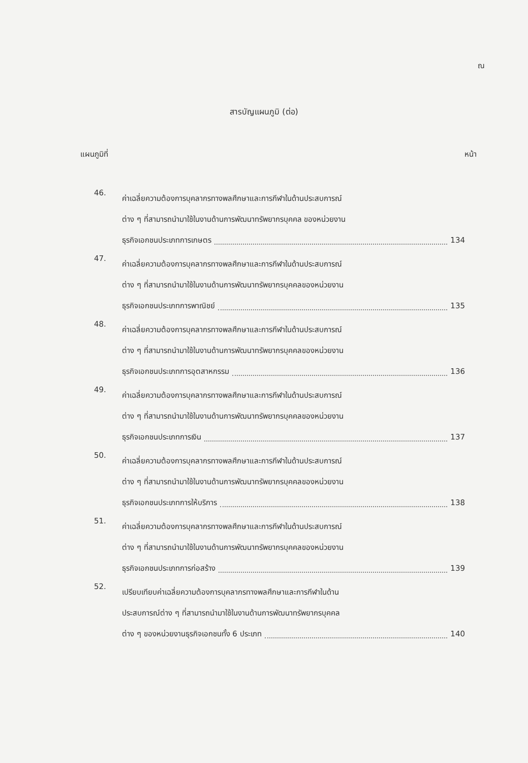ณ
สารบัญแผนภูมิ (ต่อ)
แผนภูมิที่ หน้า
46.
ค่าเฉลี่ยความต้องการบุคลากรทางพลศึกษาและการกีฬาในด้านประสบการณ์
ต่าง ๆ ที่สามารถนำมาใช้ในงานด้านการพัฒนาทรัพยากรบุคคล ของหน่วยงาน
ธุรกิจเอกชนประเภทการเกษตร 134
47.
ค่าเฉลี่ยความต้องการบุคลากรทางพลศึกษาและการกีฬาในด้านประสบการณ์
ต่าง ๆ ที่สามารถนำมาใช้ในงานด้านการพัฒนาทรัพยากรบุคคลของหน่วยงาน
ธุรกิจเอกชนประเภทการพาณิชย์ 135
48.
ค่าเฉลี่ยความต้องการบุคลากรทางพลศึกษาและการกีฬาในด้านประสบการณ์
ต่าง ๆ ที่สามารถนำมาใช้ในงานด้านการพัฒนาทรัพยากรบุคคลของหน่วยงาน
ธุรกิจเอกชนประเภทการอุตสาหกรรม 136
49.
ค่าเฉลี่ยความต้องการบุคลากรทางพลศึกษาและการกีฬาในด้านประสบการณ์
ต่าง ๆ ที่สามารถนำมาใช้ในงานด้านการพัฒนาทรัพยากรบุคคลของหน่วยงาน
ธุรกิจเอกชนประเภทการเงิน 137
50.
ค่าเฉลี่ยความต้องการบุคลากรทางพลศึกษาและการกีฬาในด้านประสบการณ์
ต่าง ๆ ที่สามารถนำมาใช้ในงานด้านการพัฒนาทรัพยากรบุคคลของหน่วยงาน
ธุรกิจเอกชนประเภทการให้บริการ 138
51.
ค่าเฉลี่ยความต้องการบุคลากรทางพลศึกษาและการกีฬาในด้านประสบการณ์
ต่าง ๆ ที่สามารถนำมาใช้ในงานด้านการพัฒนาทรัพยากรบุคคลของหน่วยงาน
ธุรกิจเอกชนประเภทการก่อสร้าง 139
52.
เปรียบเทียบค่าเฉลี่ยความต้องการบุคลากรทางพลศึกษาและการกีฬาในด้าน
ประสบการณ์ต่าง ๆ ที่สามารถนำมาใช้ในงานด้านการพัฒนาทรัพยากรบุคคล
ต่าง ๆ ของหน่วยงานธุรกิจเอกชนทั้ง 6 ประเภท 140